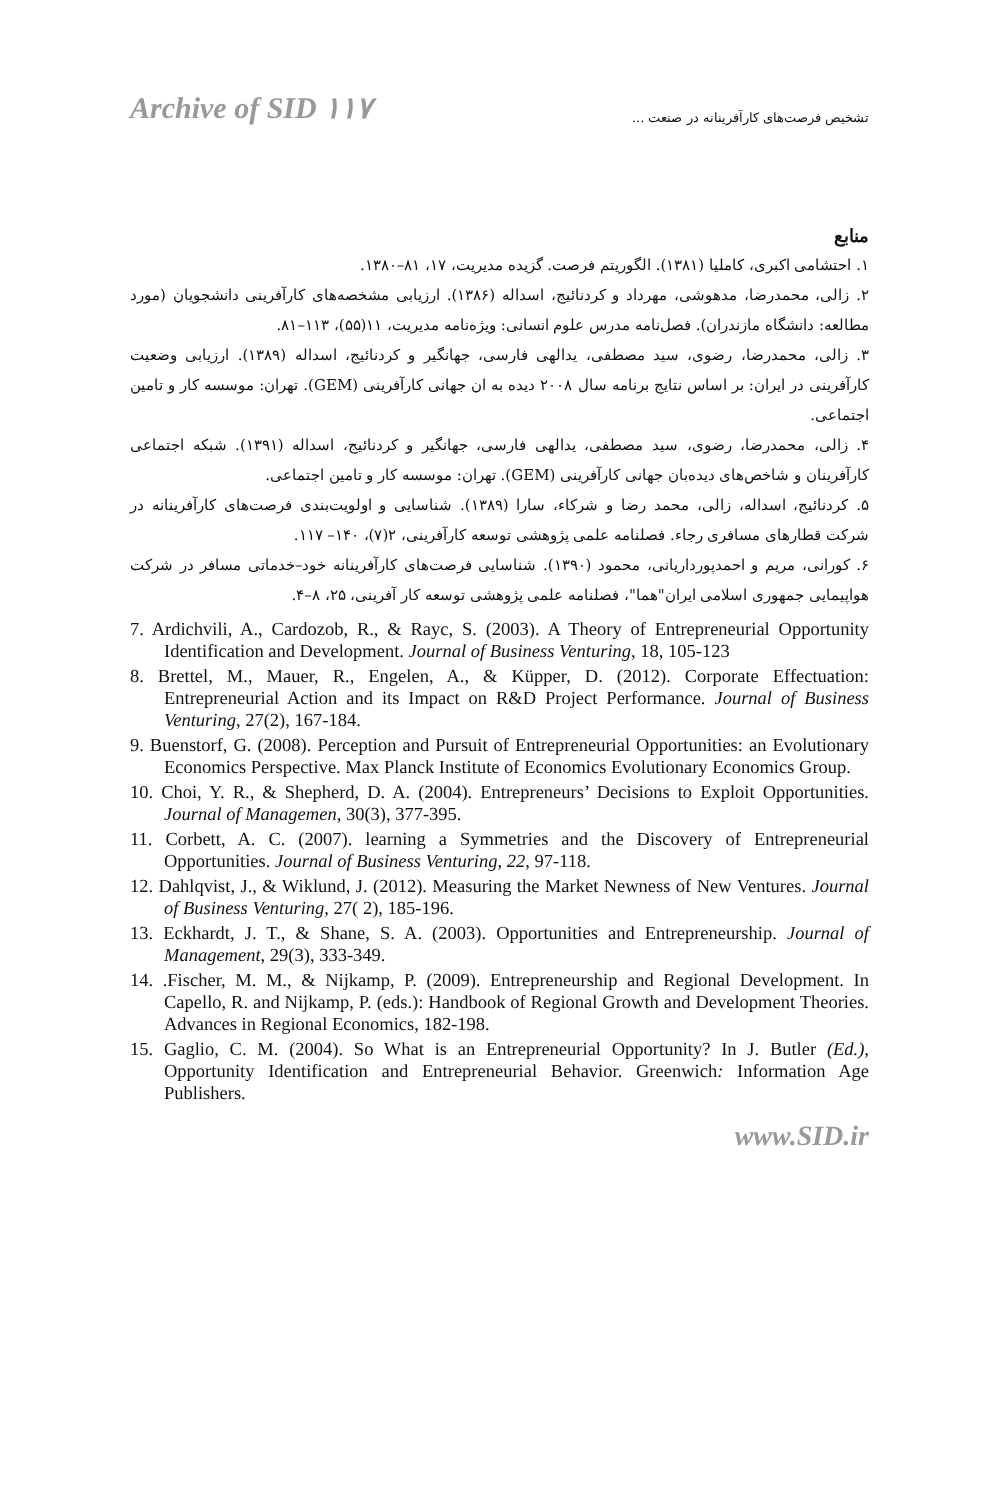Archive of SID ۱۱۷ تشخیص فرصت‌های کارآفرینانه در صنعت ...
منابع
۱. احتشامی اکبری، کاملیا (۱۳۸۱). الگوریتم فرصت. گزیده مدیریت، ۱۷، ۸۱–۱۳۸۰.
۲. زالی، محمدرضا، مدهوشی، مهرداد و کردنائیج، اسداله (۱۳۸۶). ارزیابی مشخصه‌های کارآفرینی دانشجویان (مورد مطالعه: دانشگاه مازندران). فصل‌نامه مدرس علوم انسانی: ویژه‌نامه مدیریت، ۱۱(۵۵)، ۱۱۳–۸۱.
۳. زالی، محمدرضا، رضوی، سید مصطفی، یدالهی فارسی، جهانگیر و کردنائیج، اسداله (۱۳۸۹). ارزیابی وضعیت کارآفرینی در ایران: بر اساس نتایج برنامه سال ۲۰۰۸ دیده به ان جهانی کارآفرینی (GEM). تهران: موسسه کار و تامین اجتماعی.
۴. زالی، محمدرضا، رضوی، سید مصطفی، یدالهی فارسی، جهانگیر و کردنائیج، اسداله (۱۳۹۱). شبکه اجتماعی کارآفرینان و شاخص‌های دیده‌بان جهانی کارآفرینی (GEM). تهران: موسسه کار و تامین اجتماعی.
۵. کردنائیج، اسداله، زالی، محمد رضا و شرکاء، سارا (۱۳۸۹). شناسایی و اولویت‌بندی فرصت‌های کارآفرینانه در شرکت قطارهای مسافری رجاء. فصلنامه علمی پژوهشی توسعه کارآفرینی، ۲(۷)، ۱۴۰– ۱۱۷.
۶. کورانی، مریم و احمدپورداریانی، محمود (۱۳۹۰). شناسایی فرصت‌های کارآفرینانه خود–خدماتی مسافر در شرکت هواپیمایی جمهوری اسلامی ایران"هما"، فصلنامه علمی پژوهشی توسعه کار آفرینی، ۲۵، ۸–۴.
7. Ardichvili, A., Cardozob, R., & Rayc, S. (2003). A Theory of Entrepreneurial Opportunity Identification and Development. Journal of Business Venturing, 18, 105-123
8. Brettel, M., Mauer, R., Engelen, A., & Küpper, D. (2012). Corporate Effectuation: Entrepreneurial Action and its Impact on R&D Project Performance. Journal of Business Venturing, 27(2), 167-184.
9. Buenstorf, G. (2008). Perception and Pursuit of Entrepreneurial Opportunities: an Evolutionary Economics Perspective. Max Planck Institute of Economics Evolutionary Economics Group.
10. Choi, Y. R., & Shepherd, D. A. (2004). Entrepreneurs’ Decisions to Exploit Opportunities. Journal of Managemen, 30(3), 377-395.
11. Corbett, A. C. (2007). learning a Symmetries and the Discovery of Entrepreneurial Opportunities. Journal of Business Venturing, 22, 97-118.
12. Dahlqvist, J., & Wiklund, J. (2012). Measuring the Market Newness of New Ventures. Journal of Business Venturing, 27( 2), 185-196.
13. Eckhardt, J. T., & Shane, S. A. (2003). Opportunities and Entrepreneurship. Journal of Management, 29(3), 333-349.
14. .Fischer, M. M., & Nijkamp, P. (2009). Entrepreneurship and Regional Development. In Capello, R. and Nijkamp, P. (eds.): Handbook of Regional Growth and Development Theories. Advances in Regional Economics, 182-198.
15. Gaglio, C. M. (2004). So What is an Entrepreneurial Opportunity? In J. Butler (Ed.), Opportunity Identification and Entrepreneurial Behavior. Greenwich: Information Age Publishers.
www.SID.ir